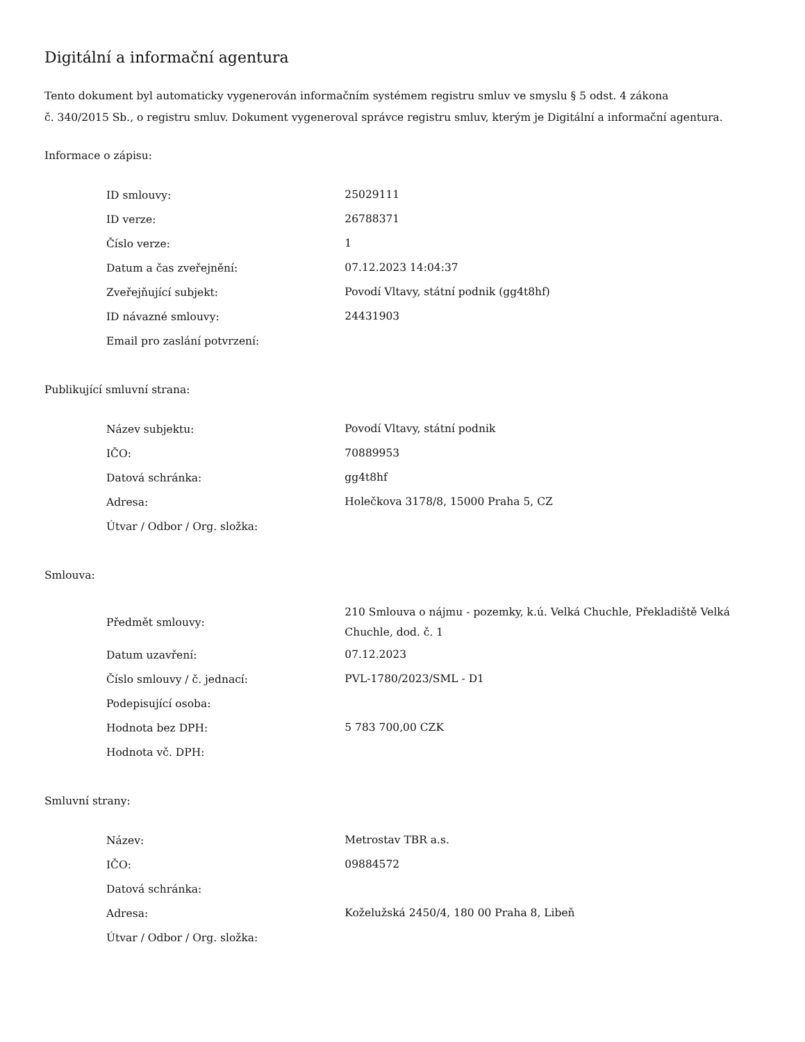Digitální a informační agentura
Tento dokument byl automaticky vygenerován informačním systémem registru smluv ve smyslu § 5 odst. 4 zákona
č. 340/2015 Sb., o registru smluv. Dokument vygeneroval správce registru smluv, kterým je Digitální a informační agentura.
Informace o zápisu:
| ID smlouvy: | 25029111 |
| ID verze: | 26788371 |
| Číslo verze: | 1 |
| Datum a čas zveřejnění: | 07.12.2023 14:04:37 |
| Zveřejňující subjekt: | Povodí Vltavy, státní podnik (gg4t8hf) |
| ID návazné smlouvy: | 24431903 |
| Email pro zaslání potvrzení: | |
Publikující smluvní strana:
| Název subjektu: | Povodí Vltavy, státní podnik |
| IČO: | 70889953 |
| Datová schránka: | gg4t8hf |
| Adresa: | Holečkova 3178/8, 15000 Praha 5, CZ |
| Útvar / Odbor / Org. složka: | |
Smlouva:
| Předmět smlouvy: | 210 Smlouva o nájmu - pozemky, k.ú. Velká Chuchle, Překladiště Velká Chuchle, dod. č. 1 |
| Datum uzavření: | 07.12.2023 |
| Číslo smlouvy / č. jednací: | PVL-1780/2023/SML - D1 |
| Podepisující osoba: | |
| Hodnota bez DPH: | 5 783 700,00 CZK |
| Hodnota vč. DPH: | |
Smluvní strany:
| Název: | Metrostav TBR a.s. |
| IČO: | 09884572 |
| Datová schránka: | |
| Adresa: | Koželužská 2450/4, 180 00 Praha 8, Libeň |
| Útvar / Odbor / Org. složka: | |